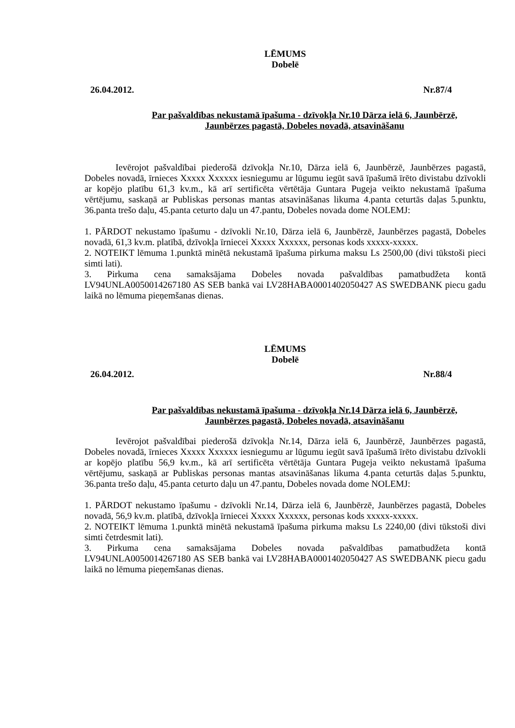LĒMUMS
Dobelē
26.04.2012. Nr.87/4
Par pašvaldības nekustamā īpašuma - dzīvokļa Nr.10 Dārza ielā 6, Jaunbērzē,
Jaunbērzes pagastā, Dobeles novadā, atsavināšanu
Ievērojot pašvaldībai piederošā dzīvokļa Nr.10, Dārza ielā 6, Jaunbērzē, Jaunbērzes pagastā, Dobeles novadā, īrnieces Xxxxx Xxxxxx iesniegumu ar lūgumu iegūt savā īpašumā īrēto divistabu dzīvokli ar kopējo platību 61,3 kv.m., kā arī sertificēta vērtētāja Guntara Pugeja veikto nekustamā īpašuma vērtējumu, saskaņā ar Publiskas personas mantas atsavināšanas likuma 4.panta ceturtās daļas 5.punktu, 36.panta trešo daļu, 45.panta ceturto daļu un 47.pantu, Dobeles novada dome NOLEMJ:
1. PĀRDOT nekustamo īpašumu - dzīvokli Nr.10, Dārza ielā 6, Jaunbērzē, Jaunbērzes pagastā, Dobeles novadā, 61,3 kv.m. platībā, dzīvokļa īrniecei Xxxxx Xxxxxx, personas kods xxxxx-xxxxx.
2. NOTEIKT lēmuma 1.punktā minētā nekustamā īpašuma pirkuma maksu Ls 2500,00 (divi tūkstoši pieci simti lati).
3. Pirkuma cena samaksājama Dobeles novada pašvaldības pamatbudžeta kontā LV94UNLA0050014267180 AS SEB bankā vai LV28HABA0001402050427 AS SWEDBANK piecu gadu laikā no lēmuma pieņemšanas dienas.
LĒMUMS
Dobelē
26.04.2012. Nr.88/4
Par pašvaldības nekustamā īpašuma - dzīvokļa Nr.14 Dārza ielā 6, Jaunbērzē,
Jaunbērzes pagastā, Dobeles novadā, atsavināšanu
Ievērojot pašvaldībai piederošā dzīvokļa Nr.14, Dārza ielā 6, Jaunbērzē, Jaunbērzes pagastā, Dobeles novadā, īrnieces Xxxxx Xxxxxx iesniegumu ar lūgumu iegūt savā īpašumā īrēto divistabu dzīvokli ar kopējo platību 56,9 kv.m., kā arī sertificēta vērtētāja Guntara Pugeja veikto nekustamā īpašuma vērtējumu, saskaņā ar Publiskas personas mantas atsavināšanas likuma 4.panta ceturtās daļas 5.punktu, 36.panta trešo daļu, 45.panta ceturto daļu un 47.pantu, Dobeles novada dome NOLEMJ:
1. PĀRDOT nekustamo īpašumu - dzīvokli Nr.14, Dārza ielā 6, Jaunbērzē, Jaunbērzes pagastā, Dobeles novadā, 56,9 kv.m. platībā, dzīvokļa īrniecei Xxxxx Xxxxxx, personas kods xxxxx-xxxxx.
2. NOTEIKT lēmuma 1.punktā minētā nekustamā īpašuma pirkuma maksu Ls 2240,00 (divi tūkstoši divi simti četrdesmit lati).
3. Pirkuma cena samaksājama Dobeles novada pašvaldības pamatbudžeta kontā LV94UNLA0050014267180 AS SEB bankā vai LV28HABA0001402050427 AS SWEDBANK piecu gadu laikā no lēmuma pieņemšanas dienas.